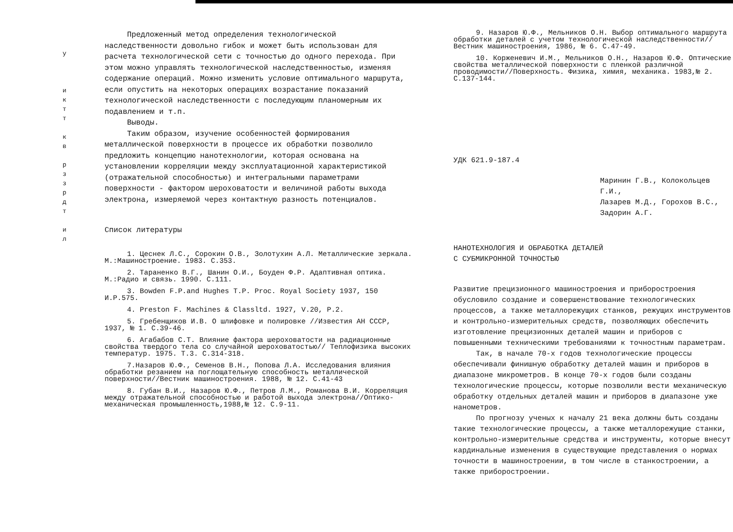у
и к т т
к в
р з з р д т
и л
Предложенный метод определения технологической наследственности довольно гибок и может быть использован для расчета технологической сети с точностью до одного перехода. При этом можно управлять технологической наследственностью, изменяя содержание операций. Можно изменить условие оптимального маршрута, если опустить на некоторых операциях возрастание показаний технологической наследственности с последующим планомерным их подавлением и т.п.
Выводы.
Таким образом, изучение особенностей формирования металлической поверхности в процессе их обработки позволило предложить концепцию нанотехнологии, которая основана на установлении корреляции между эксплуатационной характеристикой (отражательной способностью) и интегральными параметрами поверхности - фактором шероховатости и величиной работы выхода электрона, измеряемой через контактную разность потенциалов.
Список литературы
1. Цеснек Л.С., Сорокин О.В., Золотухин А.Л. Металлические зеркала. М.:Машиностроение. 1983. С.353.
2. Тараненко В.Г., Шанин О.И., Боуден Ф.Р. Адаптивная оптика. М.:Радио и связь. 1990. С.111.
3. Bowden F.P.and Hughes T.P. Proc. Royal Society 1937, 150 И.Р.575.
4. Preston F. Machines & Classltd. 1927, V.20, P.2.
5. Гребенщиков И.В. О шлифовке и полировке //Известия АН СССР, 1937, № 1. С.39-46.
6. Агабабов С.Т. Влияние фактора шероховатости на радиационные свойства твердого тела со случайной шероховатостью// Теплофизика высоких температур. 1975. Т.3. С.314-318.
7.Назаров Ю.Ф., Семенов В.Н., Попова Л.А. Исследования влияния обработки резанием на поглощательную способность металлической поверхности//Вестник машиностроения. 1988, № 12. С.41-43
8. Губан В.И., Назаров Ю.Ф., Петров Л.М., Романова В.И. Корреляция между отражательной способностью и работой выхода электрона//Оптико-механическая промышленность,1988,№ 12. С.9-11.
9. Назаров Ю.Ф., Мельников О.Н. Выбор оптимального маршрута обработки деталей с учетом технологической наследственности//Вестник машиностроения, 1986, № 6. С.47-49.
10. Корженевич И.М., Мельников О.Н., Назаров Ю.Ф. Оптические свойства металлической поверхности с пленкой различной проводимости//Поверхность. Физика, химия, механика. 1983,№ 2. С.137-144.
УДК 621.9-187.4
Маринин Г.В., Колокольцев Г.И.,
Лазарев М.Д., Горохов В.С.,
Задорин А.Г.
НАНОТЕХНОЛОГИЯ И ОБРАБОТКА ДЕТАЛЕЙ
С СУБМИКРОННОЙ ТОЧНОСТЬЮ
Развитие прецизионного машиностроения и приборостроения обусловило создание и совершенствование технологических процессов, а также металлорежущих станков, режущих инструментов и контрольно-измерительных средств, позволяющих обеспечить изготовление прецизионных деталей машин и приборов с повышенными техническими требованиями к точностным параметрам.
Так, в начале 70-х годов технологические процессы обеспечивали финишную обработку деталей машин и приборов в диапазоне микрометров. В конце 70-х годов были созданы технологические процессы, которые позволили вести механическую обработку отдельных деталей машин и приборов в диапазоне уже нанометров.
По прогнозу ученых к началу 21 века должны быть созданы такие технологические процессы, а также металлорежущие станки, контрольно-измерительные средства и инструменты, которые внесут кардинальные изменения в существующие представления о нормах точности в машиностроении, в том числе в станкостроении, а также приборостроении.